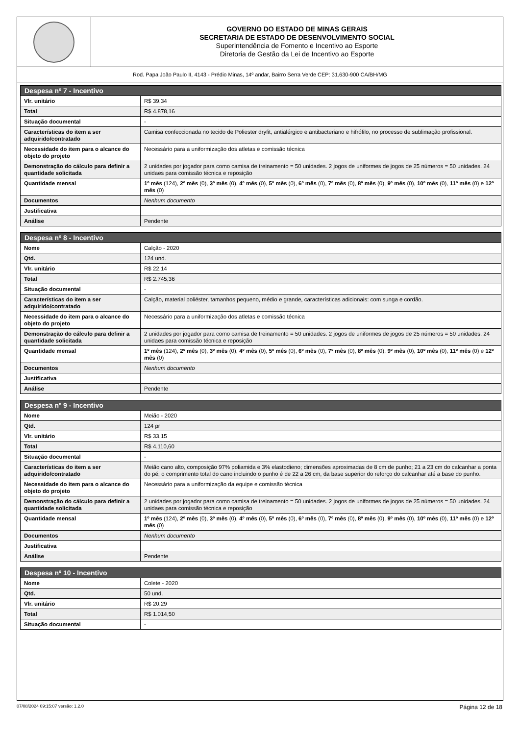GOVERNO DO ESTADO DE MINAS GERAIS
SECRETARIA DE ESTADO DE DESENVOLVIMENTO SOCIAL
Superintendência de Fomento e Incentivo ao Esporte
Diretoria de Gestão da Lei de Incentivo ao Esporte
Rod. Papa João Paulo II, 4143 - Prédio Minas, 14º andar, Bairro Serra Verde CEP: 31.630-900 CA/BH/MG
| Despesa nº 7 - Incentivo | |
| --- | --- |
| Vlr. unitário | R$ 39,34 |
| Total | R$ 4.878,16 |
| Situação documental | - |
| Características do item a ser adquirido/contratado | Camisa confeccionada no tecido de Poliester dryfit, antialérgico e antibacteriano e hifrófilo, no processo de sublimação profissional. |
| Necessidade do item para o alcance do objeto do projeto | Necessário para a uniformização dos atletas e comissão técnica |
| Demonstração do cálculo para definir a quantidade solicitada | 2 unidades por jogador para como camisa de treinamento = 50 unidades. 2 jogos de uniformes de jogos de 25 números = 50 unidades. 24 unidaes para comissão técnica e reposição |
| Quantidade mensal | 1º mês (124), 2º mês (0), 3º mês (0), 4º mês (0), 5º mês (0), 6º mês (0), 7º mês (0), 8º mês (0), 9º mês (0), 10º mês (0), 11º mês (0) e 12º mês (0) |
| Documentos | Nenhum documento |
| Justificativa | |
| Análise | Pendente |
| Despesa nº 8 - Incentivo | |
| --- | --- |
| Nome | Calção - 2020 |
| Qtd. | 124 und. |
| Vlr. unitário | R$ 22,14 |
| Total | R$ 2.745,36 |
| Situação documental | - |
| Características do item a ser adquirido/contratado | Calção, material poliéster, tamanhos pequeno, médio e grande, características adicionais: com sunga e cordão. |
| Necessidade do item para o alcance do objeto do projeto | Necessário para a uniformização dos atletas e comissão técnica |
| Demonstração do cálculo para definir a quantidade solicitada | 2 unidades por jogador para como camisa de treinamento = 50 unidades. 2 jogos de uniformes de jogos de 25 números = 50 unidades. 24 unidaes para comissão técnica e reposição |
| Quantidade mensal | 1º mês (124), 2º mês (0), 3º mês (0), 4º mês (0), 5º mês (0), 6º mês (0), 7º mês (0), 8º mês (0), 9º mês (0), 10º mês (0), 11º mês (0) e 12º mês (0) |
| Documentos | Nenhum documento |
| Justificativa | |
| Análise | Pendente |
| Despesa nº 9 - Incentivo | |
| --- | --- |
| Nome | Meião - 2020 |
| Qtd. | 124 pr |
| Vlr. unitário | R$ 33,15 |
| Total | R$ 4.110,60 |
| Situação documental | - |
| Características do item a ser adquirido/contratado | Meião cano alto, composição 97% poliamida e 3% elastodieno; dimensões aproximadas de 8 cm de punho; 21 a 23 cm do calcanhar a ponta do pé; o comprimento total do cano incluindo o punho é de 22 a 26 cm, da base superior do reforço do calcanhar até a base do punho. |
| Necessidade do item para o alcance do objeto do projeto | Necessário para a uniformização da equipe e comissão técnica |
| Demonstração do cálculo para definir a quantidade solicitada | 2 unidades por jogador para como camisa de treinamento = 50 unidades. 2 jogos de uniformes de jogos de 25 números = 50 unidades. 24 unidaes para comissão técnica e reposição |
| Quantidade mensal | 1º mês (124), 2º mês (0), 3º mês (0), 4º mês (0), 5º mês (0), 6º mês (0), 7º mês (0), 8º mês (0), 9º mês (0), 10º mês (0), 11º mês (0) e 12º mês (0) |
| Documentos | Nenhum documento |
| Justificativa | |
| Análise | Pendente |
| Despesa nº 10 - Incentivo | |
| --- | --- |
| Nome | Colete - 2020 |
| Qtd. | 50 und. |
| Vlr. unitário | R$ 20,29 |
| Total | R$ 1.014,50 |
| Situação documental | - |
07/08/2024 09:15:07 versão: 1.2.0 Página 12 de 18